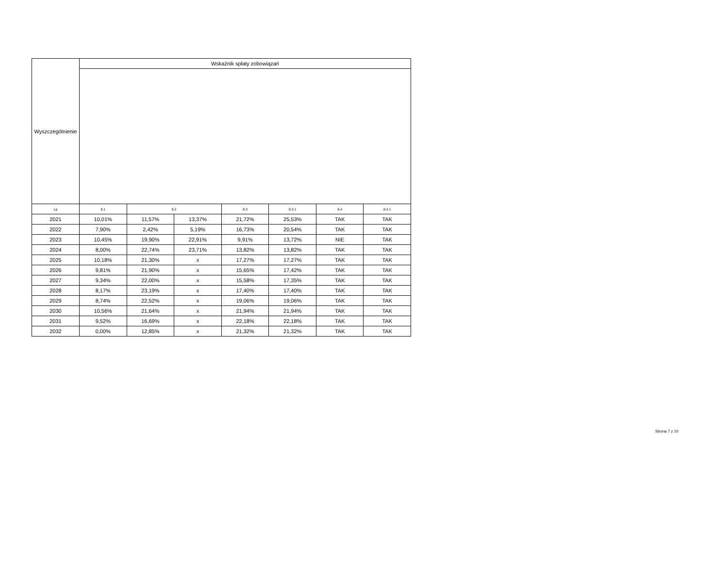| Wyszczególnienie | Wskaźnik spłaty zobowiązań | | | | | | |
| --- | --- | --- | --- | --- | --- | --- | --- |
| Lp | 8.1 | 8.2 | | 8.3 | 8.3.1 | 8.4 | 8.4.1 |
| 2021 | 10,01% | 11,57% | 13,37% | 21,72% | 25,53% | TAK | TAK |
| 2022 | 7,90% | 2,42% | 5,19% | 16,73% | 20,54% | TAK | TAK |
| 2023 | 10,45% | 19,90% | 22,91% | 9,91% | 13,72% | NIE | TAK |
| 2024 | 8,00% | 22,74% | 23,71% | 13,82% | 13,82% | TAK | TAK |
| 2025 | 10,18% | 21,30% | x | 17,27% | 17,27% | TAK | TAK |
| 2026 | 9,81% | 21,90% | x | 15,65% | 17,42% | TAK | TAK |
| 2027 | 9,34% | 22,00% | x | 15,58% | 17,35% | TAK | TAK |
| 2028 | 8,17% | 23,19% | x | 17,40% | 17,40% | TAK | TAK |
| 2029 | 8,74% | 22,52% | x | 19,06% | 19,06% | TAK | TAK |
| 2030 | 10,56% | 21,64% | x | 21,94% | 21,94% | TAK | TAK |
| 2031 | 9,52% | 16,69% | x | 22,18% | 22,18% | TAK | TAK |
| 2032 | 0,00% | 12,85% | x | 21,32% | 21,32% | TAK | TAK |
Strona 7 z 10